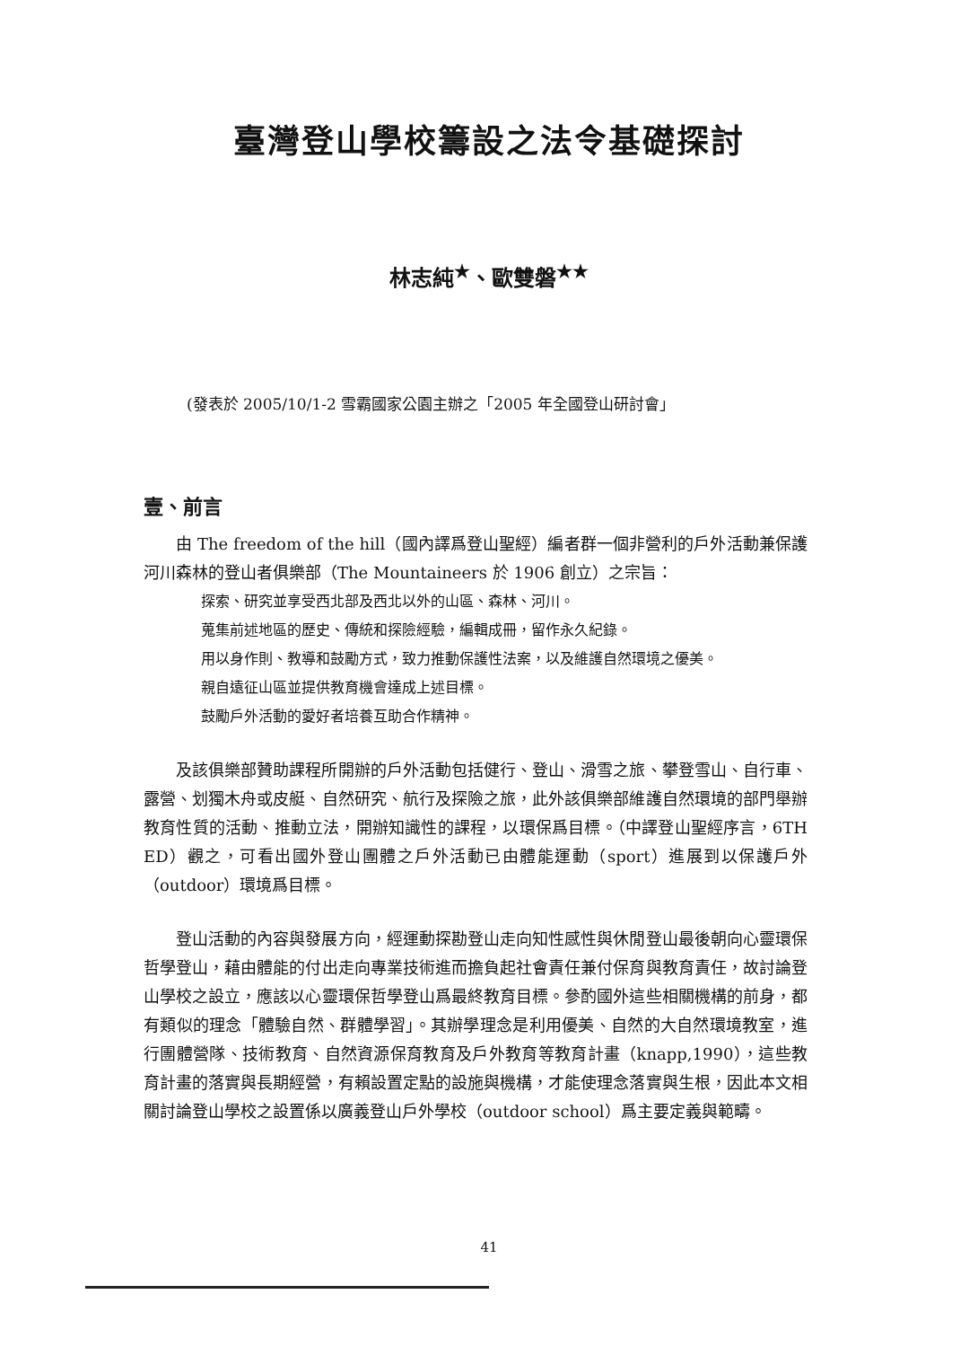臺灣登山學校籌設之法令基礎探討
林志純<sup>★</sup>、歐雙磐<sup>★★</sup>
(發表於 2005/10/1-2 雪霸國家公園主辦之「2005 年全國登山研討會」
壹、前言
由 The freedom of the hill（國內譯爲登山聖經）編者群一個非營利的戶外活動兼保護河川森林的登山者俱樂部（The Mountaineers 於 1906 創立）之宗旨：
探索、研究並享受西北部及西北以外的山區、森林、河川。
蒐集前述地區的歷史、傳統和探險經驗，編輯成冊，留作永久紀錄。
用以身作則、教導和鼓勵方式，致力推動保護性法案，以及維護自然環境之優美。
親自遠征山區並提供教育機會達成上述目標。
鼓勵戶外活動的愛好者培養互助合作精神。
及該俱樂部贊助課程所開辦的戶外活動包括健行、登山、滑雪之旅、攀登雪山、自行車、露營、划獨木舟或皮艇、自然研究、航行及探險之旅，此外該俱樂部維護自然環境的部門舉辦教育性質的活動、推動立法，開辦知識性的課程，以環保爲目標。（中譯登山聖經序言，6TH ED）觀之，可看出國外登山團體之戶外活動已由體能運動（sport）進展到以保護戶外（outdoor）環境爲目標。
登山活動的內容與發展方向，經運動探勘登山走向知性感性與休閒登山最後朝向心靈環保哲學登山，藉由體能的付出走向專業技術進而擔負起社會責任兼付保育與教育責任，故討論登山學校之設立，應該以心靈環保哲學登山爲最終教育目標。參酌國外這些相關機構的前身，都有類似的理念「體驗自然、群體學習」。其辦學理念是利用優美、自然的大自然環境教室，進行團體營隊、技術教育、自然資源保育教育及戶外教育等教育計畫（knapp,1990），這些教育計畫的落實與長期經營，有賴設置定點的設施與機構，才能使理念落實與生根，因此本文相關討論登山學校之設置係以廣義登山戶外學校（outdoor school）爲主要定義與範疇。
41